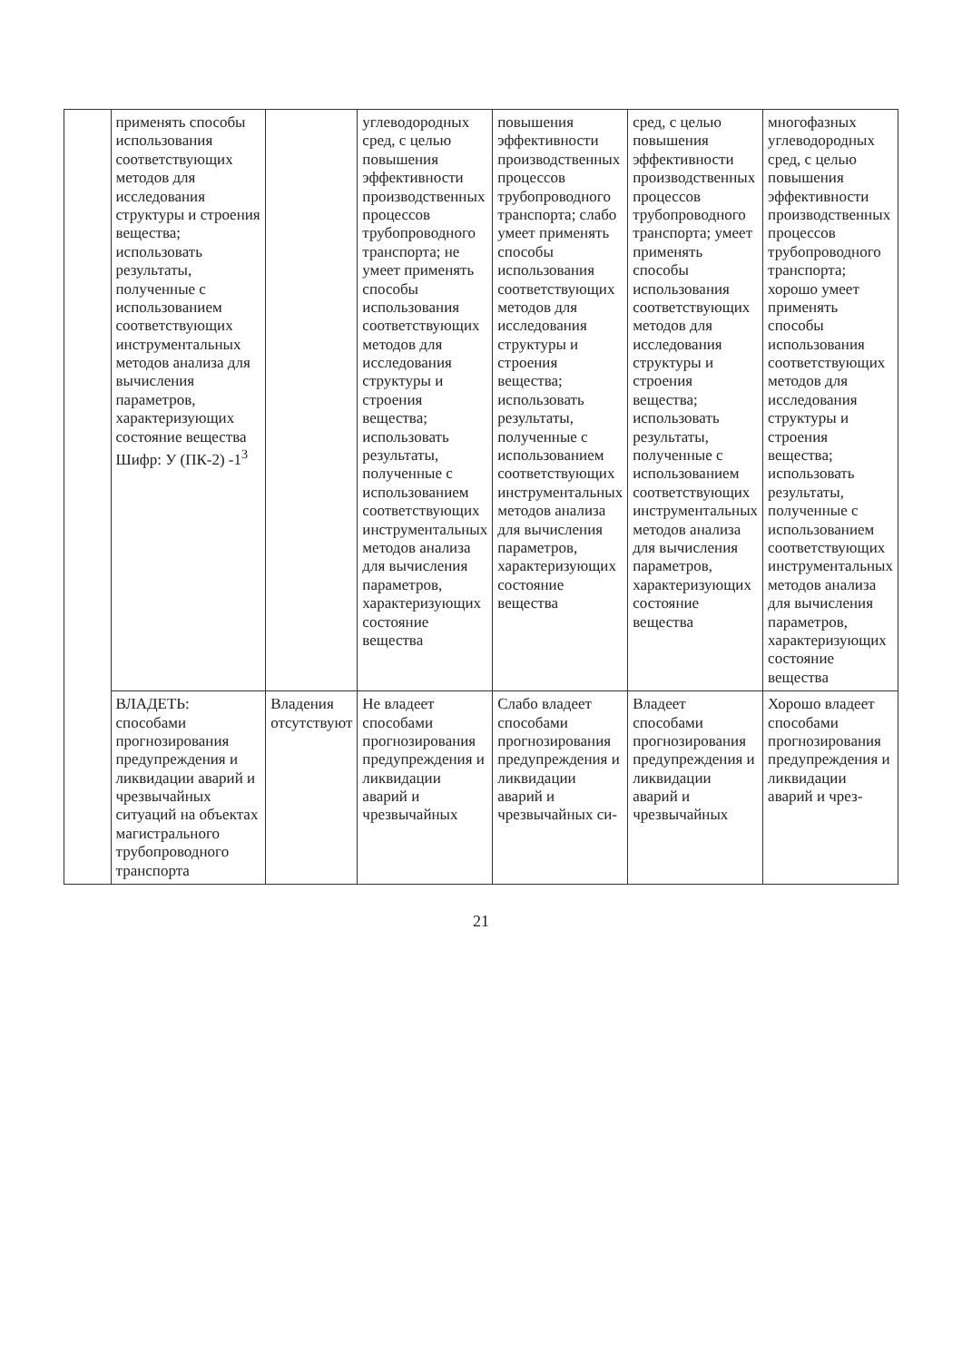| | применять способы использования соответствующих методов для исследования структуры и строения вещества; использовать результаты, полученные с использованием соответствующих инструментальных методов анализа для вычисления параметров, характеризующих состояние вещества Шифр: У (ПК-2) -1<sup>3</sup> | | углеводородных сред, с целью повышения эффективности производственных процессов трубопроводного транспорта; не умеет применять способы использования соответствующих методов для исследования структуры и строения вещества; использовать результаты, полученные с использованием соответствующих инструментальных методов анализа для вычисления параметров, характеризующих состояние вещества | повышения эффективности производственных процессов трубопроводного транспорта; слабо умеет применять способы использования соответствующих методов для исследования структуры и строения вещества; использовать результаты, полученные с использованием соответствующих инструментальных методов анализа для вычисления параметров, характеризующих состояние вещества | сред, с целью повышения эффективности производственных процессов трубопроводного транспорта; умеет применять способы использования соответствующих методов для исследования структуры и строения вещества; использовать результаты, полученные с использованием соответствующих инструментальных методов анализа для вычисления параметров, характеризующих состояние вещества | многофазных углеводородных сред, с целью повышения эффективности производственных процессов трубопроводного транспорта; хорошо умеет применять способы использования соответствующих методов для исследования структуры и строения вещества; использовать результаты, полученные с использованием соответствующих инструментальных методов анализа для вычисления параметров, характеризующих состояние вещества |
| | ВЛАДЕТЬ: способами прогнозирования предупреждения и ликвидации аварий и чрезвычайных ситуаций на объектах магистрального трубопроводного транспорта | Владения отсутствуют | Не владеет способами прогнозирования предупреждения и ликвидации аварий и чрезвычайных | Слабо владеет способами прогнозирования предупреждения и ликвидации аварий и чрезвычайных си- | Владеет способами прогнозирования предупреждения и ликвидации аварий и чрезвычайных | Хорошо владеет способами прогнозирования предупреждения и ликвидации аварий и чрез- |
21